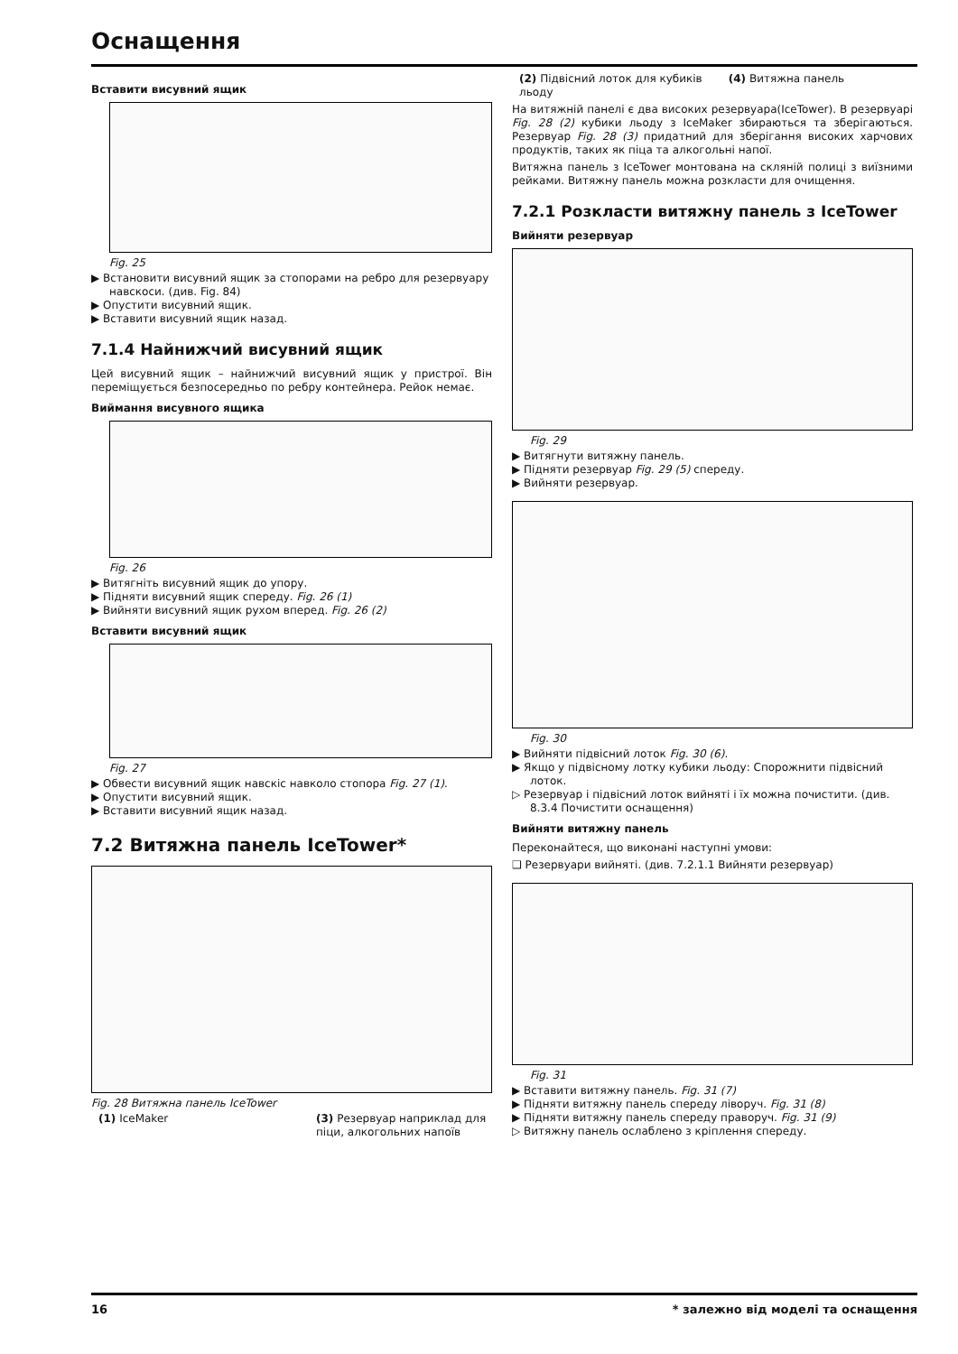Оснащення
Вставити висувний ящик
Fig. 25
▶ Встановити висувний ящик за стопорами на ребро для резервуару навскоси. (див. Fig. 84)
▶ Опустити висувний ящик.
▶ Вставити висувний ящик назад.
7.1.4 Найнижчий висувний ящик
Цей висувний ящик – найнижчий висувний ящик у пристрої. Він переміщується безпосередньо по ребру контейнера. Рейок немає.
Виймання висувного ящика
Fig. 26
▶ Витягніть висувний ящик до упору.
▶ Підняти висувний ящик спереду. Fig. 26 (1)
▶ Вийняти висувний ящик рухом вперед. Fig. 26 (2)
Вставити висувний ящик
Fig. 27
▶ Обвести висувний ящик навскіс навколо стопора Fig. 27 (1).
▶ Опустити висувний ящик.
▶ Вставити висувний ящик назад.
7.2 Витяжна панель IceTower*
Fig. 28 Витяжна панель IceTower
(1) IceMaker (3) Резервуар наприклад для піци, алкогольних напоїв
(2) Підвісний лоток для кубиків льоду (4) Витяжна панель
На витяжній панелі є два високих резервуара(IceTower). В резервуарі Fig. 28 (2) кубики льоду з IceMaker збираються та зберігаються. Резервуар Fig. 28 (3) придатний для зберігання високих харчових продуктів, таких як піца та алкогольні напої.
Витяжна панель з IceTower монтована на скляній полиці з виїзними рейками. Витяжну панель можна розкласти для очищення.
7.2.1 Розкласти витяжну панель з IceTower
Вийняти резервуар
Fig. 29
▶ Витягнути витяжну панель.
▶ Підняти резервуар Fig. 29 (5) спереду.
▶ Вийняти резервуар.
Fig. 30
▶ Вийняти підвісний лоток Fig. 30 (6).
▶ Якщо у підвісному лотку кубики льоду: Спорожнити підвісний лоток.
▷ Резервуар і підвісний лоток вийняті і їх можна почистити. (див. 8.3.4 Почистити оснащення)
Вийняти витяжну панель
Переконайтеся, що виконані наступні умови:
❑ Резервуари вийняті. (див. 7.2.1.1 Вийняти резервуар)
Fig. 31
▶ Вставити витяжну панель. Fig. 31 (7)
▶ Підняти витяжну панель спереду ліворуч. Fig. 31 (8)
▶ Підняти витяжну панель спереду праворуч. Fig. 31 (9)
▷ Витяжну панель ослаблено з кріплення спереду.
16 * залежно від моделі та оснащення